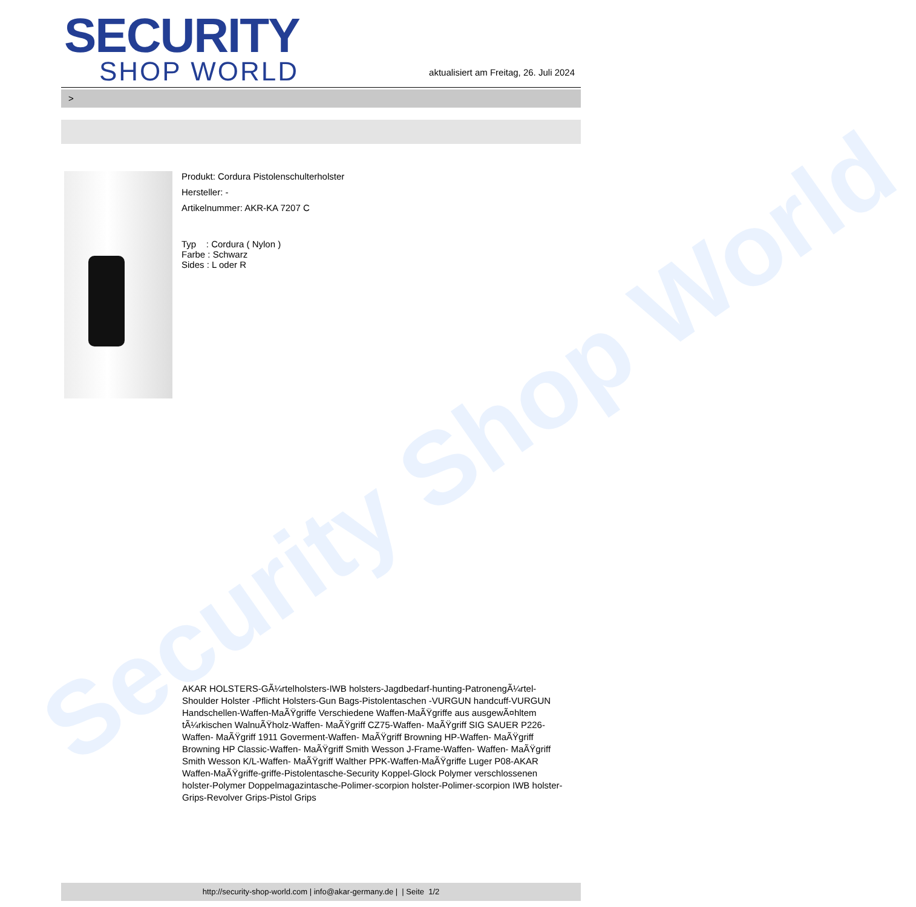Security Shop World
SECURITY
SHOP WORLD
aktualisiert am Freitag, 26. Juli 2024
>
Produkt: Cordura Pistolenschulterholster
Hersteller: -
Artikelnummer: AKR-KA 7207 C
Typ : Cordura ( Nylon )
Farbe : Schwarz
Sides : L oder R
AKAR HOLSTERS-GÃ¼rtelholsters-IWB holsters-Jagdbedarf-hunting-PatronengÃ¼rtel- Shoulder Holster -Pflicht Holsters-Gun Bags-Pistolentaschen -VURGUN handcuff-VURGUN Handschellen-Waffen-MaÃŸgriffe Verschiedene Waffen-MaÃŸgriffe aus ausgewÃ¤hltem tÃ¼rkischen WalnuÃŸholz-Waffen- MaÃŸgriff CZ75-Waffen- MaÃŸgriff SIG SAUER P226-Waffen- MaÃŸgriff 1911 Goverment-Waffen- MaÃŸgriff Browning HP-Waffen- MaÃŸgriff Browning HP Classic-Waffen- MaÃŸgriff Smith Wesson J-Frame-Waffen- Waffen- MaÃŸgriff Smith Wesson K/L-Waffen- MaÃŸgriff Walther PPK-Waffen-MaÃŸgriffe Luger P08-AKAR Waffen-MaÃŸgriffe-griffe-Pistolentasche-Security Koppel-Glock Polymer verschlossenen holster-Polymer Doppelmagazintasche-Polimer-scorpion holster-Polimer-scorpion IWB holster-Grips-Revolver Grips-Pistol Grips
http://security-shop-world.com | info@akar-germany.de | | Seite 1/2